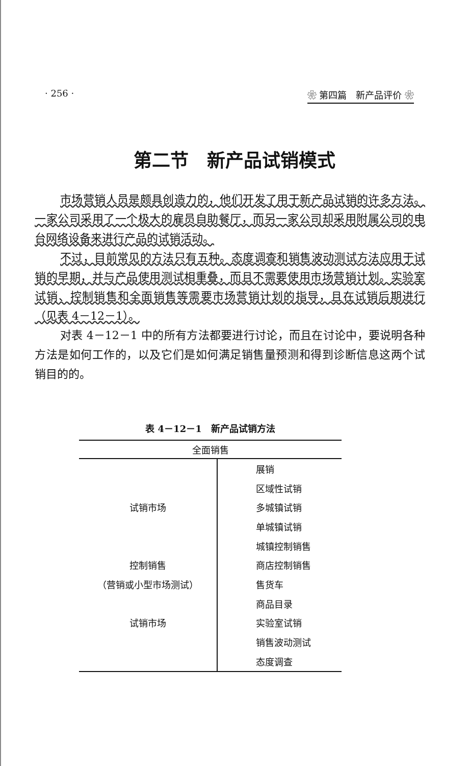· 256 · ❀ 第四篇　新产品评价 ❀
第二节　新产品试销模式
市场营销人员是颇具创造力的，他们开发了用于新产品试销的许多方法。一家公司采用了一个极大的雇员自助餐厅，而另一家公司却采用附属公司的电台网络设备来进行产品的试销活动。
不过，目前常见的方法只有五种。态度调查和销售波动测试方法应用于试销的早期，并与产品使用测试相重叠，而且不需要使用市场营销计划。实验室试销、控制销售和全面销售等需要市场营销计划的指导，且在试销后期进行（见表 4－12－1）。
对表 4－12－1 中的所有方法都要进行讨论，而且在讨论中，要说明各种方法是如何工作的，以及它们是如何满足销售量预测和得到诊断信息这两个试销目的的。
表 4－12－1　新产品试销方法
| 全面销售 | |
| --- | --- |
| | 展销 |
| | 区域性试销 |
| 试销市场 | 多城镇试销 |
| | 单城镇试销 |
| | 城镇控制销售 |
| 控制销售 | 商店控制销售 |
| （营销或小型市场测试） | 售货车 |
| | 商品目录 |
| 试销市场 | 实验室试销 |
| | 销售波动测试 |
| | 态度调查 |